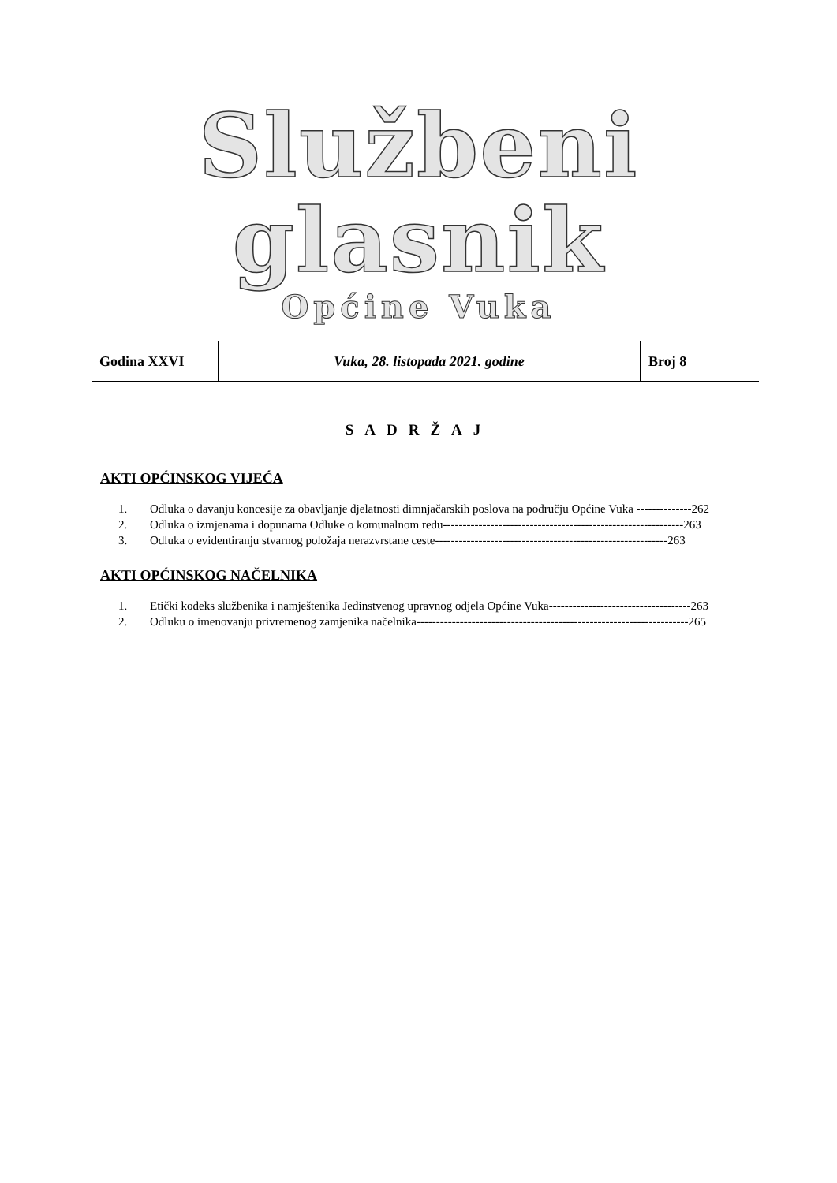Službeni glasnik
Općine Vuka
| Godina XXVI | Vuka, 28. listopada 2021. godine | Broj 8 |
SADRŽAJ
AKTI OPĆINSKOG VIJEĆA
1. Odluka o davanju koncesije za obavljanje djelatnosti dimnjačarskih poslova na području Općine Vuka --------------262
2. Odluka o izmjenama i dopunama Odluke o komunalnom redu-------------------------------------------------------------263
3. Odluka o evidentiranju stvarnog položaja nerazvrstane ceste-----------------------------------------------------------263
AKTI OPĆINSKOG NAČELNIKA
1. Etički kodeks službenika i namještenika Jedinstvenog upravnog odjela Općine Vuka------------------------------------263
2. Odluku o imenovanju privremenog zamjenika načelnika---------------------------------------------------------------------265